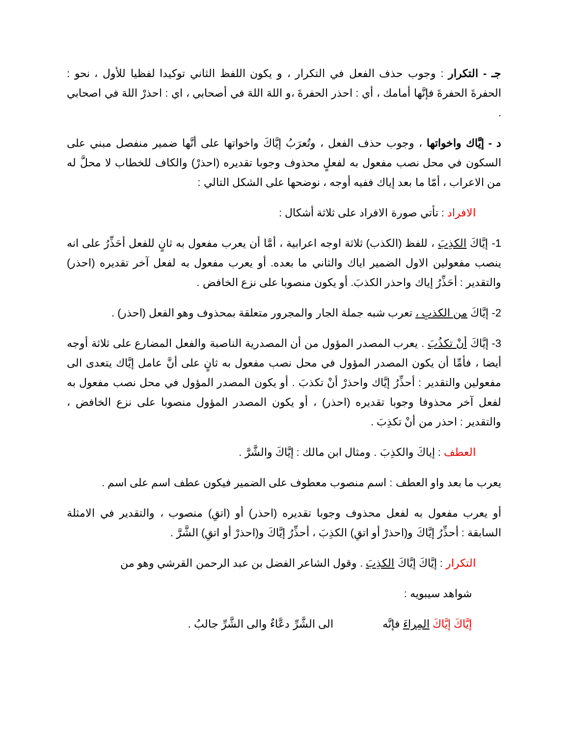جـ - التكرار : وجوب حذف الفعل في التكرار ، و يكون اللفظ الثاني توكيدا لفظيا للأول ، نحو : الحفرةَ الحفرةَ فإنَّها أمامك ، أي : احذر الحفرةَ ،و اللهَ اللهَ في أصحابي ، اي : احذرْ اللهَ في اصحابي .
د - إيَّاك واخواتها ، وجوب حذف الفعل ، وتُعرَبُ إيَّاكَ واخواتها على أنَّها ضمير منفصل مبني على السكون في محل نصب مفعول به لفعلٍ محذوف وجوبا تقديره (احذرْ) والكاف للخطاب لا محلَّ له من الاعراب ، أمّا ما بعد إياك ففيه أوجه ، نوضحها على الشكل التالي :
الافراد : تأتي صورة الافراد على ثلاثة أشكال :
1- إيَّاكَ الكذِبَ ، للفظ (الكذب) ثلاثة اوجه اعرابية ، أمَّا أن يعرب مفعول به ثانٍ للفعل أحَذِّرُ على انه ينصب مفعولين الاول الضمير اياك والثاني ما بعده. أو يعرب مفعول به لفعل آخر تقديره (احذر) والتقدير : أحَذِّرُ إياك واحذر الكذبَ. أو يكون منصوبا على نزع الخافض .
2- إيَّاكَ من الكذبِ ، تعرب شبه جملة الجار والمجرور متعلقة بمحذوف وهو الفعل (احذر) .
3- إيَّاكَ أنْ تكذُبَ . يعرب المصدر المؤول من أن المصدرية الناصبة والفعل المضارع على ثلاثة أوجه أيضا ، فأمِّا أن يكون المصدر المؤول في محل نصب مفعول به ثانٍ على أنَّ عامل إيَّاك يتعدى الى مفعولين والتقدير : أحذِّرُ إيَّاك واحذرْ أنْ تكذبَ . أو يكون المصدر المؤول في محل نصب مفعول به لفعل آخر محذوفا وجوبا تقديره (احذر) ، أو يكون المصدر المؤول منصوبا على نزع الخافض ، والتقدير : احذر من أنْ تكذِبَ .
العطف : إياكَ والكذِبَ . ومثال ابن مالك : إيَّاكَ والشَّرَّ .
يعرب ما بعد واو العطف : اسم منصوب معطوف على الضمير فيكون عطف اسم على اسم .
أو يعرب مفعول به لفعل محذوف وجوبا تقديره (احذر) أو (اتقِ) منصوب ، والتقدير في الامثلة السابقة : أحذِّرُ إيَّاكَ و(احذرْ أو اتقِ) الكذِبَ ، أحذِّرُ إيَّاكَ و(احذرْ أو اتقِ) الشَّرَّ .
التكرار : إيَّاكَ إيَّاكَ الكذِبَ . وقول الشاعر الفضل بن عبد الرحمن القرشي وهو من
شواهد سيبويه :
إيَّاكَ إيَّاكَ المِراءَ فإنَّه الى الشَّرِّ دعَّاءٌ والى الشَّرِّ جالبُ .